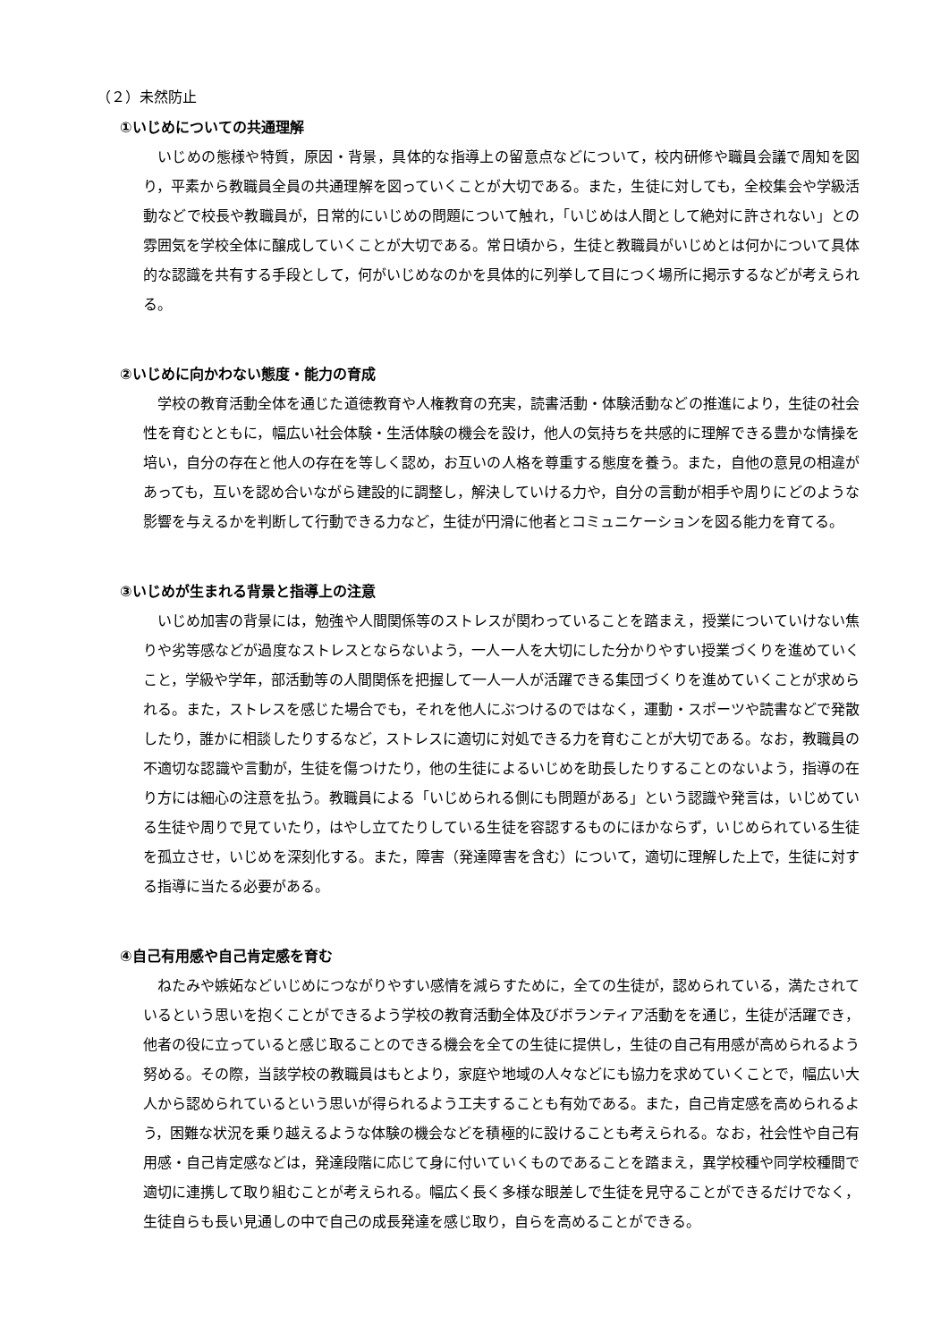（２）未然防止
①いじめについての共通理解
いじめの態様や特質，原因・背景，具体的な指導上の留意点などについて，校内研修や職員会議で周知を図り，平素から教職員全員の共通理解を図っていくことが大切である。また，生徒に対しても，全校集会や学級活動などで校長や教職員が，日常的にいじめの問題について触れ，「いじめは人間として絶対に許されない」との雰囲気を学校全体に醸成していくことが大切である。常日頃から，生徒と教職員がいじめとは何かについて具体的な認識を共有する手段として，何がいじめなのかを具体的に列挙して目につく場所に掲示するなどが考えられる。
②いじめに向かわない態度・能力の育成
学校の教育活動全体を通じた道徳教育や人権教育の充実，読書活動・体験活動などの推進により，生徒の社会性を育むとともに，幅広い社会体験・生活体験の機会を設け，他人の気持ちを共感的に理解できる豊かな情操を培い，自分の存在と他人の存在を等しく認め，お互いの人格を尊重する態度を養う。また，自他の意見の相違があっても，互いを認め合いながら建設的に調整し，解決していける力や，自分の言動が相手や周りにどのような影響を与えるかを判断して行動できる力など，生徒が円滑に他者とコミュニケーションを図る能力を育てる。
③いじめが生まれる背景と指導上の注意
いじめ加害の背景には，勉強や人間関係等のストレスが関わっていることを踏まえ，授業についていけない焦りや劣等感などが過度なストレスとならないよう，一人一人を大切にした分かりやすい授業づくりを進めていくこと，学級や学年，部活動等の人間関係を把握して一人一人が活躍できる集団づくりを進めていくことが求められる。また，ストレスを感じた場合でも，それを他人にぶつけるのではなく，運動・スポーツや読書などで発散したり，誰かに相談したりするなど，ストレスに適切に対処できる力を育むことが大切である。なお，教職員の不適切な認識や言動が，生徒を傷つけたり，他の生徒によるいじめを助長したりすることのないよう，指導の在り方には細心の注意を払う。教職員による「いじめられる側にも問題がある」という認識や発言は，いじめている生徒や周りで見ていたり，はやし立てたりしている生徒を容認するものにほかならず，いじめられている生徒を孤立させ，いじめを深刻化する。また，障害（発達障害を含む）について，適切に理解した上で，生徒に対する指導に当たる必要がある。
④自己有用感や自己肯定感を育む
ねたみや嫉妬などいじめにつながりやすい感情を減らすために，全ての生徒が，認められている，満たされているという思いを抱くことができるよう学校の教育活動全体及びボランティア活動をを通じ，生徒が活躍でき，他者の役に立っていると感じ取ることのできる機会を全ての生徒に提供し，生徒の自己有用感が高められるよう努める。その際，当該学校の教職員はもとより，家庭や地域の人々などにも協力を求めていくことで，幅広い大人から認められているという思いが得られるよう工夫することも有効である。また，自己肯定感を高められるよう，困難な状況を乗り越えるような体験の機会などを積極的に設けることも考えられる。なお，社会性や自己有用感・自己肯定感などは，発達段階に応じて身に付いていくものであることを踏まえ，異学校種や同学校種間で適切に連携して取り組むことが考えられる。幅広く長く多様な眼差しで生徒を見守ることができるだけでなく，生徒自らも長い見通しの中で自己の成長発達を感じ取り，自らを高めることができる。